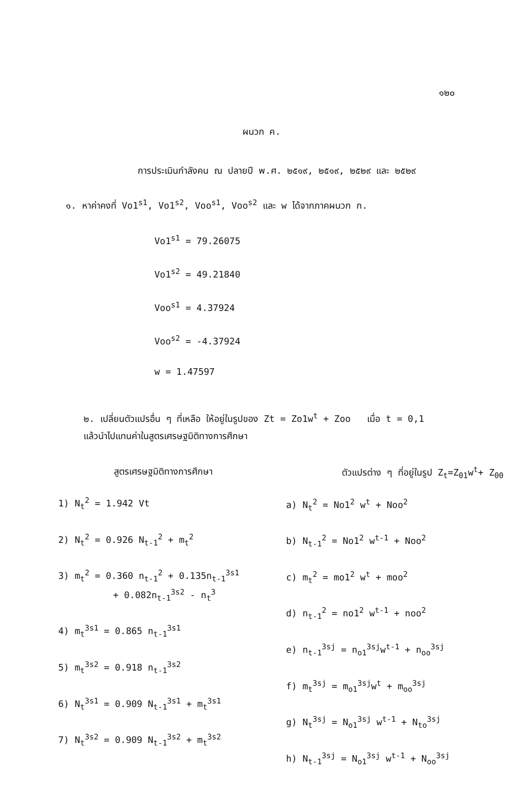๑๒๐
ผนวก ค.
การประเมินกำลังคน ณ ปลายปี พ.ศ. ๒๕๑๙, ๒๕๑๙, ๒๕๒๙ และ ๒๕๒๙
๑. หาค่าคงที่ Vo1<sup>s1</sup>, Vo1<sup>s2</sup>, Voo<sup>s1</sup>, Voo<sup>s2</sup> และ w ได้จากภาคผนวก ก.
Vo1<sup>s1</sup> = 79.26075
Vo1<sup>s2</sup> = 49.21840
Voo<sup>s1</sup> = 4.37924
Voo<sup>s2</sup> = -4.37924
w = 1.47597
๒. เปลี่ยนตัวแปรอื่น ๆ ที่เหลือ ให้อยู่ในรูปของ Zt = Zo1w<sup>t</sup> + Zoo เมื่อ t = 0,1
แล้วนำไปแทนค่าในสูตรเศรษฐมิติทางการศึกษา
สูตรเศรษฐมิติทางการศึกษา
1) N<sub>t</sub><sup>2</sup> = 1.942 Vt
2) N<sub>t</sub><sup>2</sup> = 0.926 N<sub>t-1</sub><sup>2</sup> + m<sub>t</sub><sup>2</sup>
3) m<sub>t</sub><sup>2</sup> = 0.360 n<sub>t-1</sub><sup>2</sup> + 0.135n<sub>t-1</sub><sup>3s1</sup>
+ 0.082n<sub>t-1</sub><sup>3s2</sup> - n<sub>t</sub><sup>3</sup>
4) m<sub>t</sub><sup>3s1</sup> = 0.865 n<sub>t-1</sub><sup>3s1</sup>
5) m<sub>t</sub><sup>3s2</sup> = 0.918 n<sub>t-1</sub><sup>3s2</sup>
6) N<sub>t</sub><sup>3s1</sup> = 0.909 N<sub>t-1</sub><sup>3s1</sup> + m<sub>t</sub><sup>3s1</sup>
7) N<sub>t</sub><sup>3s2</sup> = 0.909 N<sub>t-1</sub><sup>3s2</sup> + m<sub>t</sub><sup>3s2</sup>
ตัวแปรต่าง ๆ ที่อยู่ในรูป Z<sub>t</sub>=Z<sub>01</sub>w<sup>t</sup>+ Z<sub>00</sub>
a) N<sub>t</sub><sup>2</sup> = No1<sup>2</sup> w<sup>t</sup> + Noo<sup>2</sup>
b) N<sub>t-1</sub><sup>2</sup> = No1<sup>2</sup> w<sup>t-1</sup> + Noo<sup>2</sup>
c) m<sub>t</sub><sup>2</sup> = mo1<sup>2</sup> w<sup>t</sup> + moo<sup>2</sup>
d) n<sub>t-1</sub><sup>2</sup> = no1<sup>2</sup> w<sup>t-1</sup> + noo<sup>2</sup>
e) n<sub>t-1</sub><sup>3sj</sup> = n<sub>o1</sub><sup>3sj</sup>w<sup>t-1</sup> + n<sub>oo</sub><sup>3sj</sup>
f) m<sub>t</sub><sup>3sj</sup> = m<sub>o1</sub><sup>3sj</sup>w<sup>t</sup> + m<sub>oo</sub><sup>3sj</sup>
g) N<sub>t</sub><sup>3sj</sup> = N<sub>o1</sub><sup>3sj</sup> w<sup>t-1</sup> + N<sub>to</sub><sup>3sj</sup>
h) N<sub>t-1</sub><sup>3sj</sup> = N<sub>o1</sub><sup>3sj</sup> w<sup>t-1</sup> + N<sub>oo</sub><sup>3sj</sup>